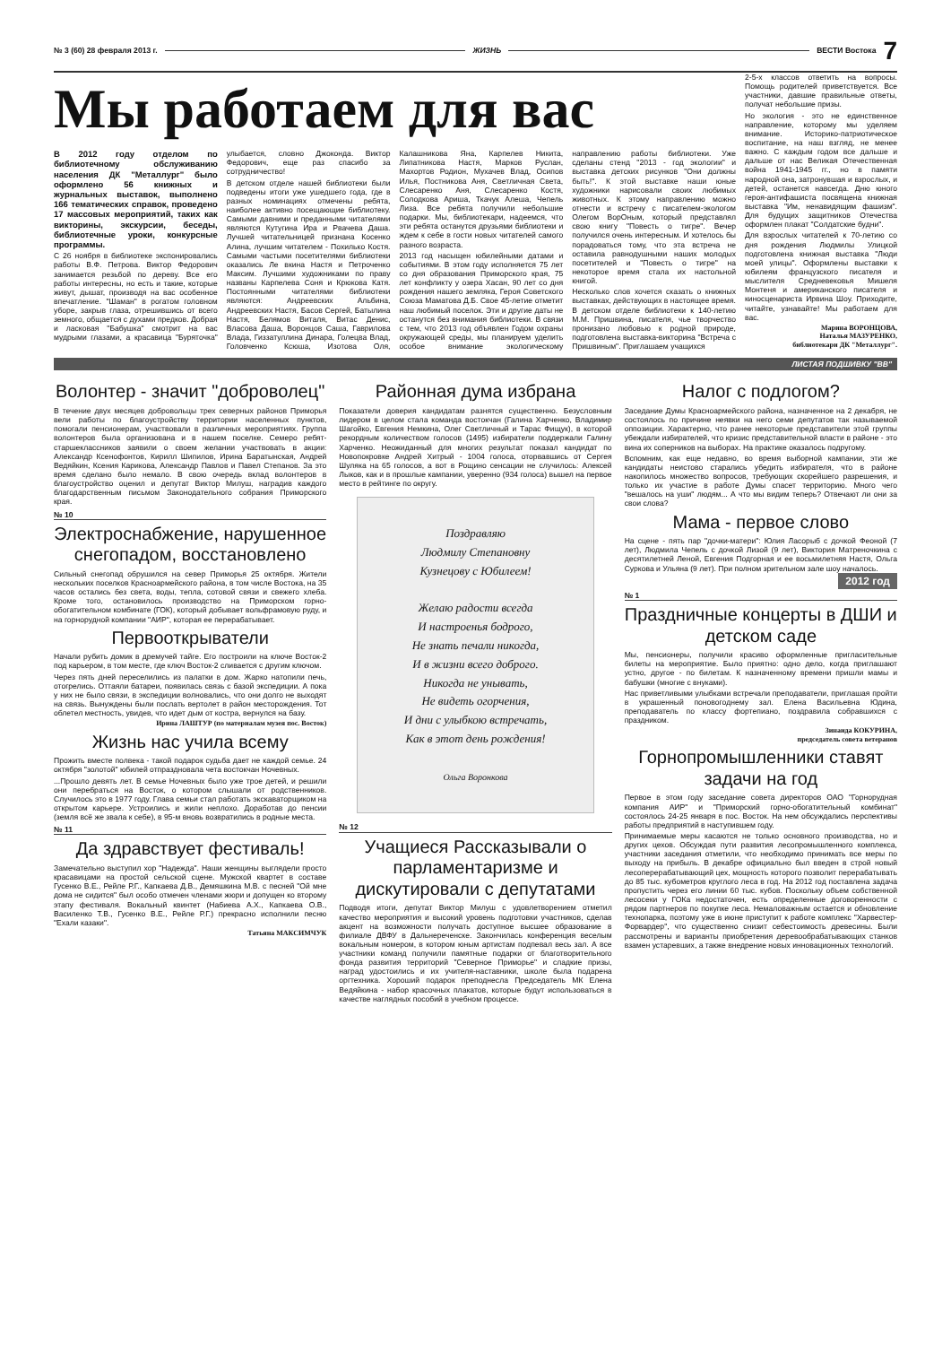№ 3 (60) 28 февраля 2013 г. ЖИЗНЬ ВЕСТИ Востока 7
Мы работаем для вас
В 2012 году отделом по библиотечному обслуживанию населения ДК "Металлург" было оформлено 56 книжных и журнальных выставок, выполнено 166 тематических справок, проведено 17 массовых мероприятий, таких как викторины, экскурсии, беседы, библиотечные уроки, конкурсные программы.
С 26 ноября в библиотеке экспонировались работы В.Ф. Петрова. Виктор Федорович занимается резьбой по дереву. Все его работы интересны, но есть и такие, которые живут, дышат, производя на вас особенное впечатление. "Шаман" в рогатом головном уборе, закрыв глаза, отрешившись от всего земного, общается с духами предков. Добрая и ласковая "Бабушка" смотрит на вас мудрыми глазами, а красавица "Буряточка" улыбается, словно Джоконда. Виктор Федорович, еще раз спасибо за сотрудничество!
В детском отделе нашей библиотеки были подведены итоги уже ушедшего года, где в разных номинациях отмечены ребята, наиболее активно посещающие библиотеку. Самыми давними и преданными читателями являются Кутугина Ира и Рвачева Даша. Лучшей читательницей признана Косенко Алина, лучшим читателем - Похилько Костя. Самыми частыми посетителями библиотеки оказались Ле вкина Настя и Петроченко Максим. Лучшими художниками по праву названы Карпелева Соня и Крюкова Катя. Постоянными читателями библиотеки являются: Андреевских Альбина, Андреевских Настя, Басов Сергей, Батылина Настя, Белямов Виталя, Витас Денис, Власова Даша, Воронцов Саша, Гаврилова Влада, Гиззатуллина Динара, Голецва Влад, Головченко Ксюша, Изотова Оля, Калашникова Яна, Карпелев Никита, Липатникова Настя, Марков Руслан, Махортов Родион, Мухачев Влад, Осипов Илья, Постникова Аня, Светличная Света, Слесаренко Аня, Слесаренко Костя, Солодкова Ариша, Ткачук Алеша, Чепель Лиза. Все ребята получили небольшие подарки. Мы, библиотекари, надеемся, что эти ребята останутся друзьями библиотеки и ждем к себе в гости новых читателей самого разного возраста.
2013 год насыщен юбилейными датами и событиями. В этом году исполняется 75 лет со дня образования Приморского края, 75 лет конфликту у озера Хасан, 90 лет со дня рождения нашего земляка, Героя Советского Союза Маматова Д.Б. Свое 45-летие отметит наш любимый поселок. Эти и другие даты не останутся без внимания библиотеки. В связи с тем, что 2013 год объявлен Годом охраны окружающей среды, мы планируем уделить особое внимание экологическому направлению работы библиотеки. Уже сделаны стенд "2013 - год экологии" и выставка детских рисунков "Они должны быть!". К этой выставке наши юные художники нарисовали своих любимых животных. К этому направлению можно отнести и встречу с писателем-экологом Олегом ВорОным, который представлял свою книгу "Повесть о тигре". Вечер получился очень интересным. И хотелось бы порадоваться тому, что эта встреча не оставила равнодушными наших молодых посетителей и "Повесть о тигре" на некоторое время стала их настольной книгой.
Несколько слов хочется сказать о книжных выставках, действующих в настоящее время. В детском отделе библиотеки к 140-летию М.М. Пришвина, писателя, чье творчество пронизано любовью к родной природе, подготовлена выставка-викторина "Встреча с Пришвиным". Приглашаем учащихся
2-5-х классов ответить на вопросы. Помощь родителей приветствуется. Все участники, давшие правильные ответы, получат небольшие призы.
Но экология - это не единственное направление, которому мы уделяем внимание. Историко-патриотическое воспитание, на наш взгляд, не менее важно. С каждым годом все дальше и дальше от нас Великая Отечественная война 1941-1945 гг., но в памяти народной она, затронувшая и взрослых, и детей, останется навсегда. Дню юного героя-антифашиста посвящена книжная выставка "Им, ненавидящим фашизм". Для будущих защитников Отечества оформлен плакат "Солдатские будни".
Для взрослых читателей к 70-летию со дня рождения Людмилы Улицкой подготовлена книжная выставка "Люди моей улицы". Оформлены выставки к юбилеям французского писателя и мыслителя Средневековья Мишеля Монтеня и американского писателя и киносценариста Ирвина Шоу. Приходите, читайте, узнавайте! Мы работаем для вас.
Марина ВОРОНЦОВА,
Наталья МАЗУРЕНКО,
библиотекари ДК "Металлург".
ЛИСТАЯ ПОДШИВКУ "ВВ"
Волонтер - значит "доброволец"
В течение двух месяцев добровольцы трех северных районов Приморья вели работы по благоустройству территории населенных пунктов, помогали пенсионерам, участвовали в различных мероприятиях. Группа волонтеров была организована и в нашем поселке. Семеро ребят-старшеклассников заявили о своем желании участвовать в акции: Александр Ксенофонтов, Кирилл Шипилов, Ирина Баратынская, Андрей Ведяйкин, Ксения Карикова, Александр Павлов и Павел Степанов. За это время сделано было немало. В свою очередь вклад волонтеров в благоустройство оценил и депутат Виктор Милуш, наградив каждого благодарственным письмом Законодательного собрания Приморского края.
№ 10
Электроснабжение, нарушенное снегопадом, восстановлено
Сильный снегопад обрушился на север Приморья 25 октября. Жители нескольких поселков Красноармейского района, в том числе Востока, на 35 часов остались без света, воды, тепла, сотовой связи и свежего хлеба. Кроме того, остановилось производство на Приморском горно-обогатительном комбинате (ГОК), который добывает вольфрамовую руду, и на горнорудной компании "АИР", которая ее перерабатывает.
Первооткрыватели
Начали рубить домик в дремучей тайге. Его построили на ключе Восток-2 под карьером, в том месте, где ключ Восток-2 сливается с другим ключом.
Через пять дней переселились из палатки в дом. Жарко натопили печь, отогрелись. Оттаяли батареи, появилась связь с базой экспедиции. А пока у них не было связи, в экспедиции волновались, что они долго не выходят на связь. Вынуждены были послать вертолет в район месторождения. Тот облетел местность, увидев, что идет дым от костра, вернулся на базу.
Ирина ЛАШТУР (по материалам музея пос. Восток)
Жизнь нас учила всему
Прожить вместе полвека - такой подарок судьба дает не каждой семье. 24 октября "золотой" юбилей отпраздновала чета востокчан Ночевных.
...Прошло девять лет. В семье Ночевных было уже трое детей, и решили они перебраться на Восток, о котором слышали от родственников. Случилось это в 1977 году. Глава семьи стал работать экскаваторщиком на открытом карьере. Устроились и жили неплохо. Доработав до пенсии (земля всё же звала к себе), в 95-м вновь возвратились в родные места.
№ 11
Да здравствует фестиваль!
Замечательно выступил хор "Надежда". Наши женщины выглядели просто красавицами на простой сельской сцене. Мужской квартет в составе Гусенко В.Е., Рейле Р.Г., Капкаева Д.В., Демяшкина М.В. с песней "Ой мне дома не сидится" был особо отмечен членами жюри и допущен ко второму этапу фестиваля. Вокальный квинтет (Набиева А.Х., Капкаева О.В., Василенко Т.В., Гусенко В.Е., Рейле Р.Г.) прекрасно исполнили песню "Ехали казаки".
Татьяна МАКСИМЧУК
Районная дума избрана
Показатели доверия кандидатам разнятся существенно. Безусловным лидером в целом стала команда востокчан (Галина Харченко, Владимир Шагойко, Евгения Немкина, Олег Светличный и Тарас Фищук), в которой рекордным количеством голосов (1495) избиратели поддержали Галину Харченко. Неожиданный для многих результат показал кандидат по Новопокровке Андрей Хитрый - 1004 голоса, оторвавшись от Сергея Шуляка на 65 голосов, а вот в Рощино сенсации не случилось: Алексей Лыков, как и в прошлые кампании, уверенно (934 голоса) вышел на первое место в рейтинге по округу.
Поздравляю
Людмилу Степановну
Кузнецову с Юбилеем!
Желаю радости всегда
И настроенья бодрого,
Не знать печали никогда,
И в жизни всего доброго.
Никогда не унывать,
Не видеть огорчения,
И дни с улыбкою встречать,
Как в этот день рождения!
Ольга Воронкова
№ 12
Учащиеся Рассказывали о парламентаризме и дискутировали с депутатами
Подводя итоги, депутат Виктор Милуш с удовлетворением отметил качество мероприятия и высокий уровень подготовки участников, сделав акцент на возможности получать доступное высшее образование в филиале ДВФУ в Дальнереченске. Закончилась конференция веселым вокальным номером, в котором юным артистам подпевал весь зал. А все участники команд получили памятные подарки от благотворительного фонда развития территорий "Северное Приморье" и сладкие призы, наград удостоились и их учителя-наставники, школе была подарена оргтехника. Хороший подарок преподнесла Председатель МК Елена Ведяйкина - набор красочных плакатов, которые будут использоваться в качестве наглядных пособий в учебном процессе.
Налог с подлогом?
Заседание Думы Красноармейского района, назначенное на 2 декабря, не состоялось по причине неявки на него семи депутатов так называемой оппозиции. Характерно, что ранее некоторые представители этой группы убеждали избирателей, что кризис представительной власти в районе - это вина их соперников на выборах. На практике оказалось подругому.
Вспомним, как еще недавно, во время выборной кампании, эти же кандидаты неистово старались убедить избирателя, что в районе накопилось множество вопросов, требующих скорейшего разрешения, и только их участие в работе Думы спасет территорию. Много чего "вешалось на уши" людям... А что мы видим теперь? Отвечают ли они за свои слова?
Мама - первое слово
На сцене - пять пар "дочки-матери": Юлия Ласорыб с дочкой Феоной (7 лет), Людмила Чепель с дочкой Лизой (9 лет), Виктория Матреночкина с десятилетней Леной, Евгения Подгорная и ее восьмилетняя Настя, Ольга Суркова и Ульяна (9 лет). При полном зрительном зале шоу началось.
2012 год
№ 1
Праздничные концерты в ДШИ и детском саде
Мы, пенсионеры, получили красиво оформленные пригласительные билеты на мероприятие. Было приятно: одно дело, когда приглашают устно, другое - по билетам. К назначенному времени пришли мамы и бабушки (многие с внуками).
Нас приветливыми улыбками встречали преподаватели, приглашая пройти в украшенный поновогоднему зал. Елена Васильевна Юдина, преподаватель по классу фортепиано, поздравила собравшихся с праздником.
Зинаида КОКУРИНА,
председатель совета ветеранов
Горнопромышленники ставят задачи на год
Первое в этом году заседание совета директоров ОАО "Горнорудная компания АИР" и "Приморский горно-обогатительный комбинат" состоялось 24-25 января в пос. Восток. На нем обсуждались перспективы работы предприятий в наступившем году.
Принимаемые меры касаются не только основного производства, но и других цехов. Обсуждая пути развития лесопромышленного комплекса, участники заседания отметили, что необходимо принимать все меры по выходу на прибыль. В декабре официально был введен в строй новый лесоперерабатывающий цех, мощность которого позволит перерабатывать до 85 тыс. кубометров круглого леса в год. На 2012 год поставлена задача пропустить через его линии 60 тыс. кубов. Поскольку объем собственной лесосеки у ГОКа недостаточен, есть определенные договоренности с рядом партнеров по покупке леса. Немаловажным остается и обновление технопарка, поэтому уже в июне приступит к работе комплекс "Харвестер-Форвардер", что существенно снизит себестоимость древесины. Были рассмотрены и варианты приобретения деревообрабатывающих станков взамен устаревших, а также внедрение новых инновационных технологий.